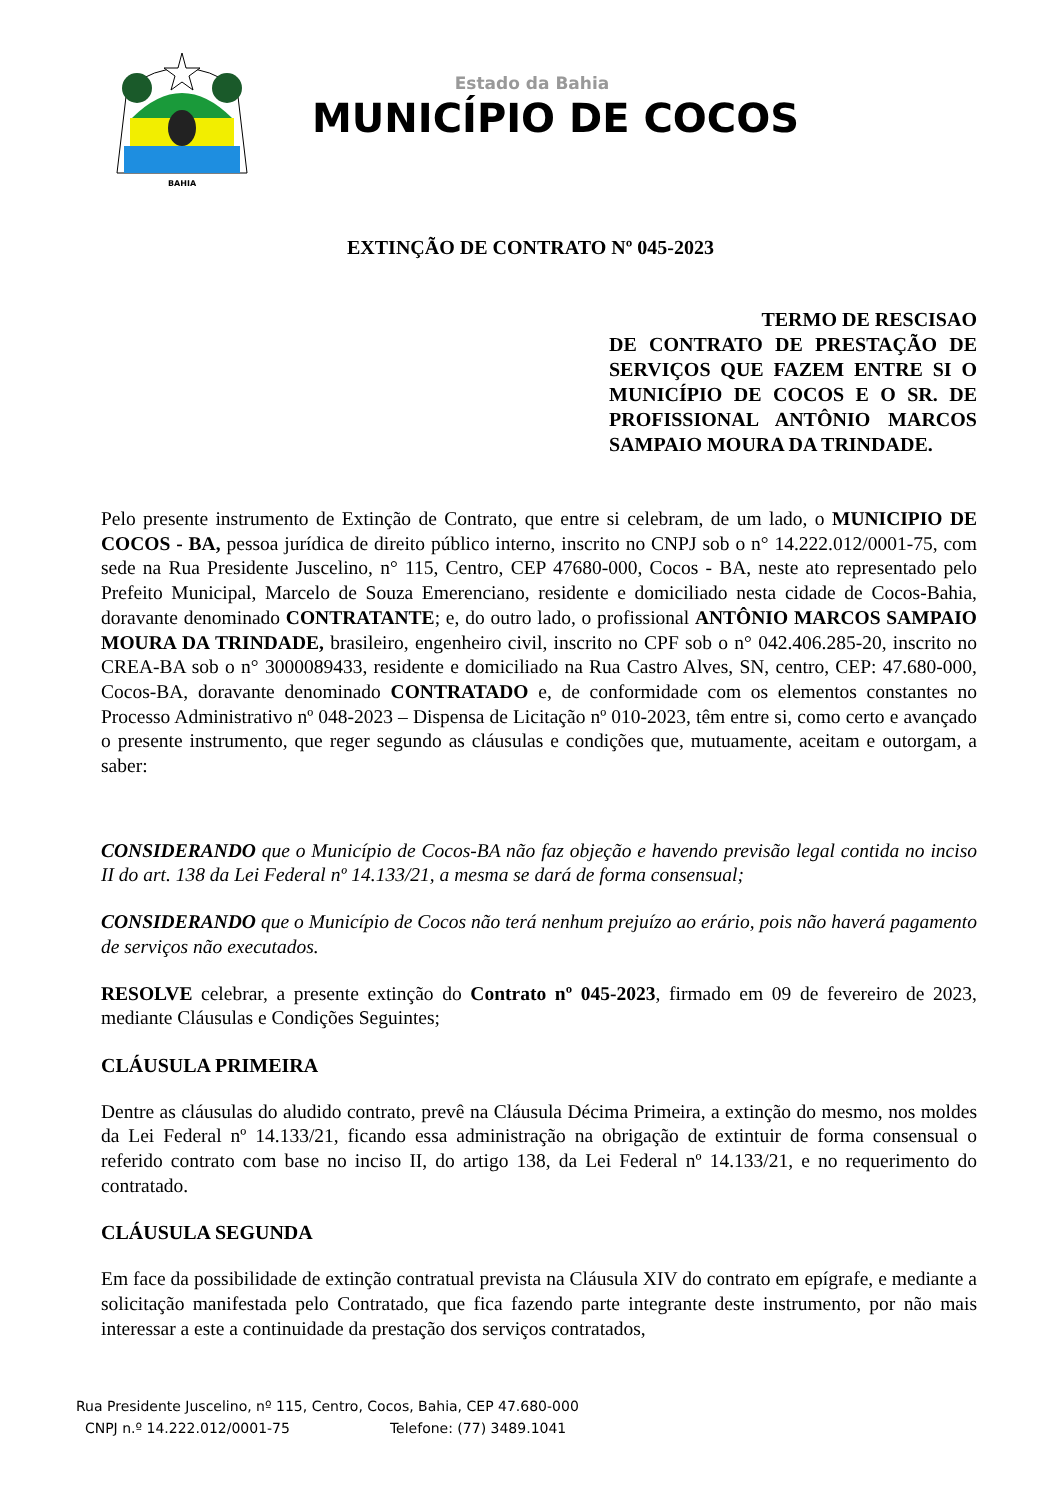BAHIA
Estado da Bahia
MUNICÍPIO DE COCOS
EXTINÇÃO DE CONTRATO Nº 045-2023
TERMO DE RESCISAO
DE CONTRATO DE PRESTAÇÃO DE SERVIÇOS QUE FAZEM ENTRE SI O MUNICÍPIO DE COCOS E O SR. DE PROFISSIONAL ANTÔNIO MARCOS SAMPAIO MOURA DA TRINDADE.
Pelo presente instrumento de Extinção de Contrato, que entre si celebram, de um lado, o MUNICIPIO DE COCOS - BA, pessoa jurídica de direito público interno, inscrito no CNPJ sob o n° 14.222.012/0001-75, com sede na Rua Presidente Juscelino, n° 115, Centro, CEP 47680-000, Cocos - BA, neste ato representado pelo Prefeito Municipal, Marcelo de Souza Emerenciano, residente e domiciliado nesta cidade de Cocos-Bahia, doravante denominado CONTRATANTE; e, do outro lado, o profissional ANTÔNIO MARCOS SAMPAIO MOURA DA TRINDADE, brasileiro, engenheiro civil, inscrito no CPF sob o n° 042.406.285-20, inscrito no CREA-BA sob o n° 3000089433, residente e domiciliado na Rua Castro Alves, SN, centro, CEP: 47.680-000, Cocos-BA, doravante denominado CONTRATADO e, de conformidade com os elementos constantes no Processo Administrativo nº 048-2023 – Dispensa de Licitação nº 010-2023, têm entre si, como certo e avançado o presente instrumento, que reger segundo as cláusulas e condições que, mutuamente, aceitam e outorgam, a saber:
CONSIDERANDO que o Município de Cocos-BA não faz objeção e havendo previsão legal contida no inciso II do art. 138 da Lei Federal nº 14.133/21, a mesma se dará de forma consensual;
CONSIDERANDO que o Município de Cocos não terá nenhum prejuízo ao erário, pois não haverá pagamento de serviços não executados.
RESOLVE celebrar, a presente extinção do Contrato nº 045-2023, firmado em 09 de fevereiro de 2023, mediante Cláusulas e Condições Seguintes;
CLÁUSULA PRIMEIRA
Dentre as cláusulas do aludido contrato, prevê na Cláusula Décima Primeira, a extinção do mesmo, nos moldes da Lei Federal nº 14.133/21, ficando essa administração na obrigação de extintuir de forma consensual o referido contrato com base no inciso II, do artigo 138, da Lei Federal nº 14.133/21, e no requerimento do contratado.
CLÁUSULA SEGUNDA
Em face da possibilidade de extinção contratual prevista na Cláusula XIV do contrato em epígrafe, e mediante a solicitação manifestada pelo Contratado, que fica fazendo parte integrante deste instrumento, por não mais interessar a este a continuidade da prestação dos serviços contratados,
Rua Presidente Juscelino, nº 115, Centro, Cocos, Bahia, CEP 47.680-000
CNPJ n.º 14.222.012/0001-75 Telefone: (77) 3489.1041